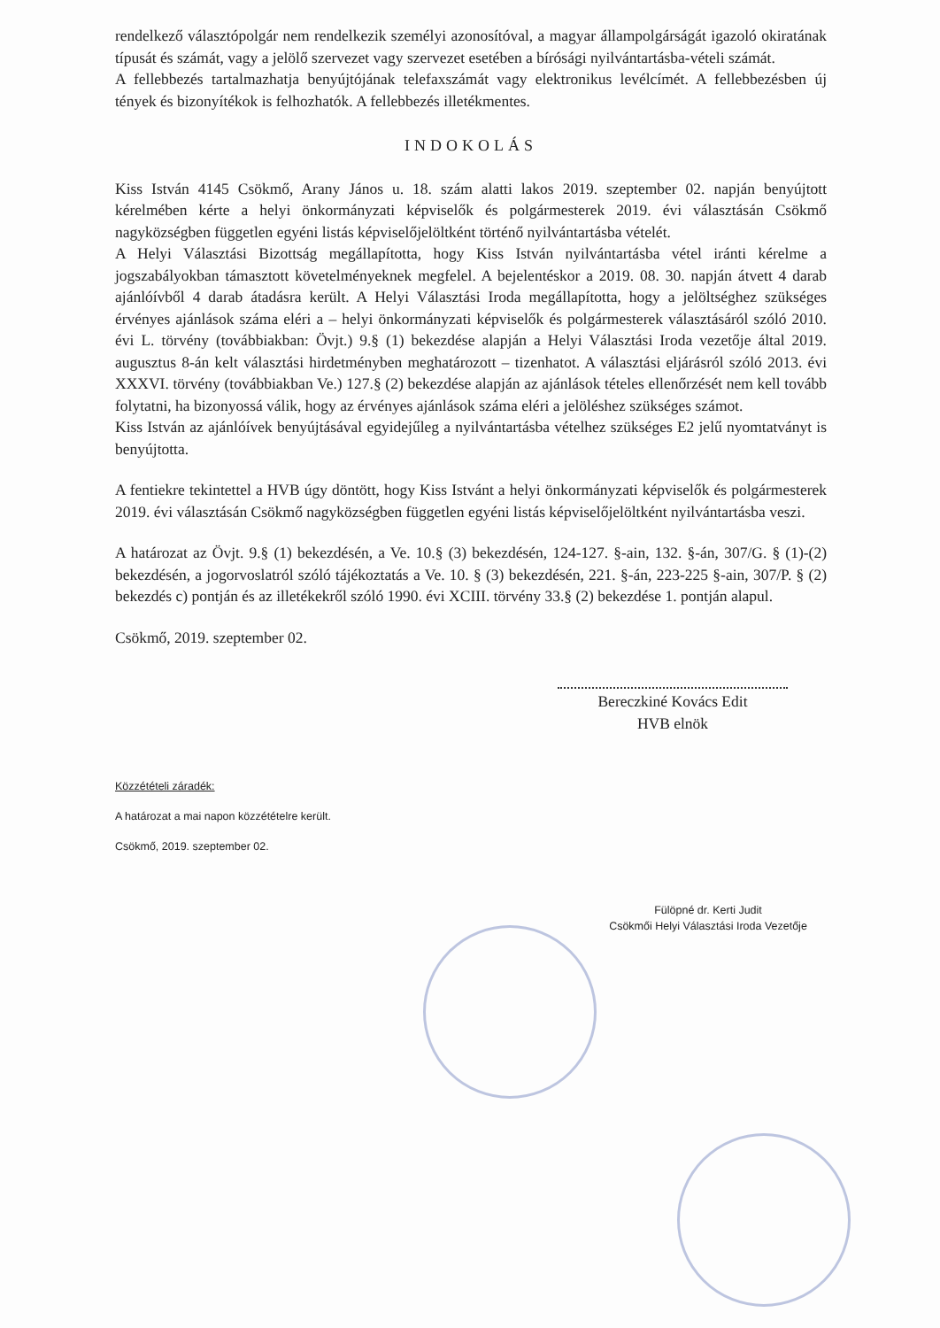rendelkező választópolgár nem rendelkezik személyi azonosítóval, a magyar állampolgárságát igazoló okiratának típusát és számát, vagy a jelölő szervezet vagy szervezet esetében a bírósági nyilvántartásba-vételi számát.
A fellebbezés tartalmazhatja benyújtójának telefaxszámát vagy elektronikus levélcímét. A fellebbezésben új tények és bizonyítékok is felhozhatók. A fellebbezés illetékmentes.
INDOKOLÁS
Kiss István 4145 Csökmő, Arany János u. 18. szám alatti lakos 2019. szeptember 02. napján benyújtott kérelmében kérte a helyi önkormányzati képviselők és polgármesterek 2019. évi választásán Csökmő nagyközségben független egyéni listás képviselőjelöltként történő nyilvántartásba vételét.
A Helyi Választási Bizottság megállapította, hogy Kiss István nyilvántartásba vétel iránti kérelme a jogszabályokban támasztott követelményeknek megfelel. A bejelentéskor a 2019. 08. 30. napján átvett 4 darab ajánlóívből 4 darab átadásra került. A Helyi Választási Iroda megállapította, hogy a jelöltséghez szükséges érvényes ajánlások száma eléri a – helyi önkormányzati képviselők és polgármesterek választásáról szóló 2010. évi L. törvény (továbbiakban: Övjt.) 9.§ (1) bekezdése alapján a Helyi Választási Iroda vezetője által 2019. augusztus 8-án kelt választási hirdetményben meghatározott – tizenhatot. A választási eljárásról szóló 2013. évi XXXVI. törvény (továbbiakban Ve.) 127.§ (2) bekezdése alapján az ajánlások tételes ellenőrzését nem kell tovább folytatni, ha bizonyossá válik, hogy az érvényes ajánlások száma eléri a jelöléshez szükséges számot.
Kiss István az ajánlóívek benyújtásával egyidejűleg a nyilvántartásba vételhez szükséges E2 jelű nyomtatványt is benyújtotta.
A fentiekre tekintettel a HVB úgy döntött, hogy Kiss Istvánt a helyi önkormányzati képviselők és polgármesterek 2019. évi választásán Csökmő nagyközségben független egyéni listás képviselőjelöltként nyilvántartásba veszi.
A határozat az Övjt. 9.§ (1) bekezdésén, a Ve. 10.§ (3) bekezdésén, 124-127. §-ain, 132. §-án, 307/G. § (1)-(2) bekezdésén, a jogorvoslatról szóló tájékoztatás a Ve. 10. § (3) bekezdésén, 221. §-án, 223-225 §-ain, 307/P. § (2) bekezdés c) pontján és az illetékekről szóló 1990. évi XCIII. törvény 33.§ (2) bekezdése 1. pontján alapul.
Csökmő, 2019. szeptember 02.
Bereczkiné Kovács Edit
HVB elnök
Közzétételi záradék:
A határozat a mai napon közzétételre került.
Csökmő, 2019. szeptember 02.
Fülöpné dr. Kerti Judit
Csökmői Helyi Választási Iroda Vezetője